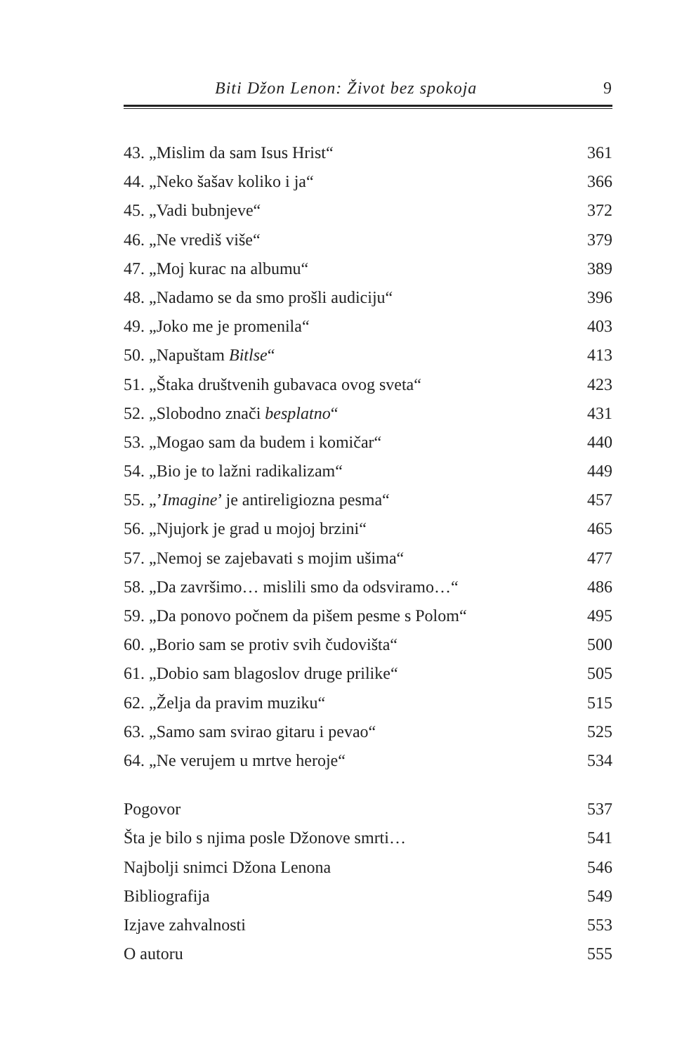Biti Džon Lenon: Život bez spokoja 9
43. „Mislim da sam Isus Hrist“361
44. „Neko šašav koliko i ja“366
45. „Vadi bubnjeve“372
46. „Ne vrediš više“379
47. „Moj kurac na albumu“389
48. „Nadamo se da smo prošli audiciju“396
49. „Joko me je promenila“403
50. „Napuštam Bitlse“413
51. „Štaka društvenih gubavaca ovog sveta“423
52. „Slobodno znači besplatno“431
53. „Mogao sam da budem i komičar“440
54. „Bio je to lažni radikalizam“449
55. „’Imagine’ je antireligiozna pesma“457
56. „Njujork je grad u mojoj brzini“465
57. „Nemoj se zajebavati s mojim ušima“477
58. „Da završimo… mislili smo da odsviramo…“486
59. „Da ponovo počnem da pišem pesme s Polom“495
60. „Borio sam se protiv svih čudovišta“500
61. „Dobio sam blagoslov druge prilike“505
62. „Želja da pravim muziku“515
63. „Samo sam svirao gitaru i pevao“525
64. „Ne verujem u mrtve heroje“534
Pogovor 537
Šta je bilo s njima posle Džonove smrti… 541
Najbolji snimci Džona Lenona 546
Bibliografija 549
Izjave zahvalnosti 553
O autoru 555